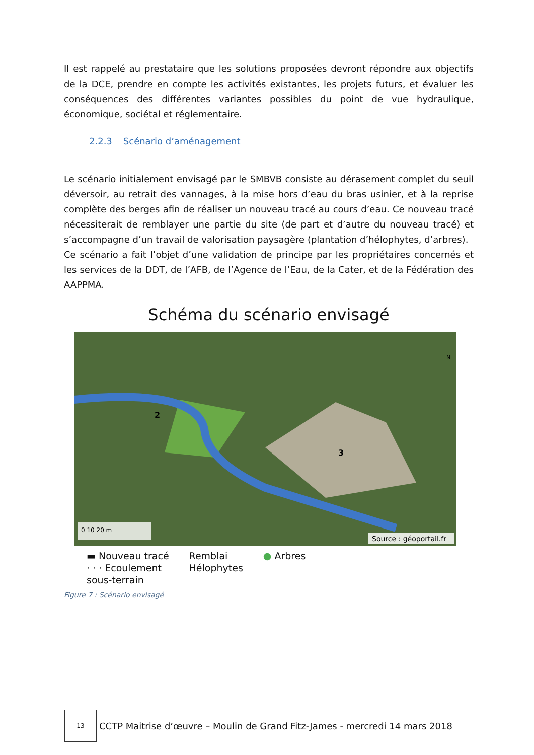Il est rappelé au prestataire que les solutions proposées devront répondre aux objectifs de la DCE, prendre en compte les activités existantes, les projets futurs, et évaluer les conséquences des différentes variantes possibles du point de vue hydraulique, économique, sociétal et réglementaire.
2.2.3 Scénario d’aménagement
Le scénario initialement envisagé par le SMBVB consiste au dérasement complet du seuil déversoir, au retrait des vannages, à la mise hors d’eau du bras usinier, et à la reprise complète des berges afin de réaliser un nouveau tracé au cours d’eau. Ce nouveau tracé nécessiterait de remblayer une partie du site (de part et d’autre du nouveau tracé) et s’accompagne d’un travail de valorisation paysagère (plantation d’hélophytes, d’arbres).
Ce scénario a fait l’objet d’une validation de principe par les propriétaires concernés et les services de la DDT, de l’AFB, de l’Agence de l’Eau, de la Cater, et de la Fédération des AAPPMA.
Schéma du scénario envisagé
2
3
N
0 10 20 m
Source : géoportail.fr
▬ Nouveau tracé
· · · Ecoulement
sous-terrain
Remblai
Hélophytes
● Arbres
Figure 7 : Scénario envisagé
13
CCTP Maitrise d’œuvre – Moulin de Grand Fitz-James - mercredi 14 mars 2018